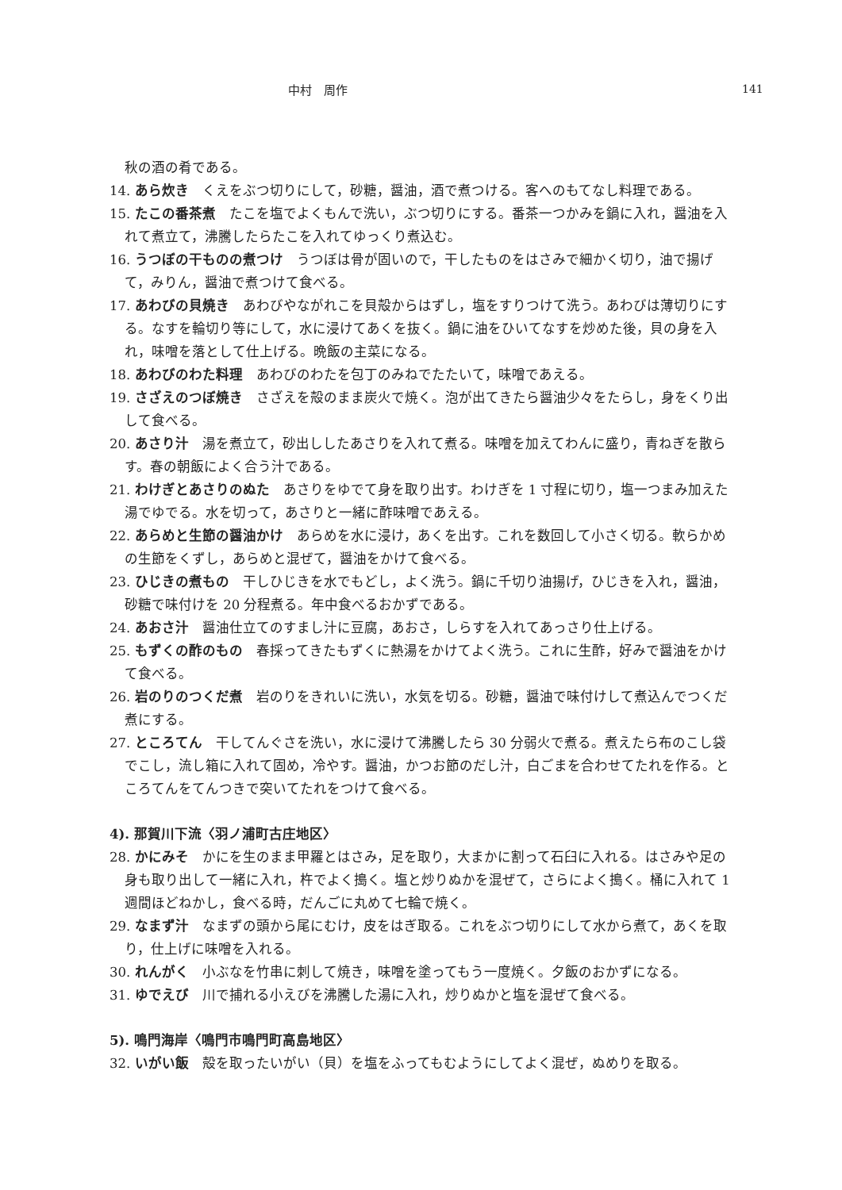中村　周作 141
秋の酒の肴である。
14. あら炊き　くえをぶつ切りにして，砂糖，醤油，酒で煮つける。客へのもてなし料理である。
15. たこの番茶煮　たこを塩でよくもんで洗い，ぶつ切りにする。番茶一つかみを鍋に入れ，醤油を入れて煮立て，沸騰したらたこを入れてゆっくり煮込む。
16. うつぼの干ものの煮つけ　うつぼは骨が固いので，干したものをはさみで細かく切り，油で揚げて，みりん，醤油で煮つけて食べる。
17. あわびの貝焼き　あわびやながれこを貝殻からはずし，塩をすりつけて洗う。あわびは薄切りにする。なすを輪切り等にして，水に浸けてあくを抜く。鍋に油をひいてなすを炒めた後，貝の身を入れ，味噌を落として仕上げる。晩飯の主菜になる。
18. あわびのわた料理　あわびのわたを包丁のみねでたたいて，味噌であえる。
19. さざえのつぼ焼き　さざえを殻のまま炭火で焼く。泡が出てきたら醤油少々をたらし，身をくり出して食べる。
20. あさり汁　湯を煮立て，砂出ししたあさりを入れて煮る。味噌を加えてわんに盛り，青ねぎを散らす。春の朝飯によく合う汁である。
21. わけぎとあさりのぬた　あさりをゆでて身を取り出す。わけぎを 1 寸程に切り，塩一つまみ加えた湯でゆでる。水を切って，あさりと一緒に酢味噌であえる。
22. あらめと生節の醤油かけ　あらめを水に浸け，あくを出す。これを数回して小さく切る。軟らかめの生節をくずし，あらめと混ぜて，醤油をかけて食べる。
23. ひじきの煮もの　干しひじきを水でもどし，よく洗う。鍋に千切り油揚げ，ひじきを入れ，醤油，砂糖で味付けを 20 分程煮る。年中食べるおかずである。
24. あおさ汁　醤油仕立てのすまし汁に豆腐，あおさ，しらすを入れてあっさり仕上げる。
25. もずくの酢のもの　春採ってきたもずくに熱湯をかけてよく洗う。これに生酢，好みで醤油をかけて食べる。
26. 岩のりのつくだ煮　岩のりをきれいに洗い，水気を切る。砂糖，醤油で味付けして煮込んでつくだ煮にする。
27. ところてん　干してんぐさを洗い，水に浸けて沸騰したら 30 分弱火で煮る。煮えたら布のこし袋でこし，流し箱に入れて固め，冷やす。醤油，かつお節のだし汁，白ごまを合わせてたれを作る。ところてんをてんつきで突いてたれをつけて食べる。
4). 那賀川下流〈羽ノ浦町古庄地区〉
28. かにみそ　かにを生のまま甲羅とはさみ，足を取り，大まかに割って石臼に入れる。はさみや足の身も取り出して一緒に入れ，杵でよく搗く。塩と炒りぬかを混ぜて，さらによく搗く。桶に入れて 1 週間ほどねかし，食べる時，だんごに丸めて七輪で焼く。
29. なまず汁　なまずの頭から尾にむけ，皮をはぎ取る。これをぶつ切りにして水から煮て，あくを取り，仕上げに味噌を入れる。
30. れんがく　小ぶなを竹串に刺して焼き，味噌を塗ってもう一度焼く。夕飯のおかずになる。
31. ゆでえび　川で捕れる小えびを沸騰した湯に入れ，炒りぬかと塩を混ぜて食べる。
5). 鳴門海岸〈鳴門市鳴門町高島地区〉
32. いがい飯　殻を取ったいがい（貝）を塩をふってもむようにしてよく混ぜ，ぬめりを取る。